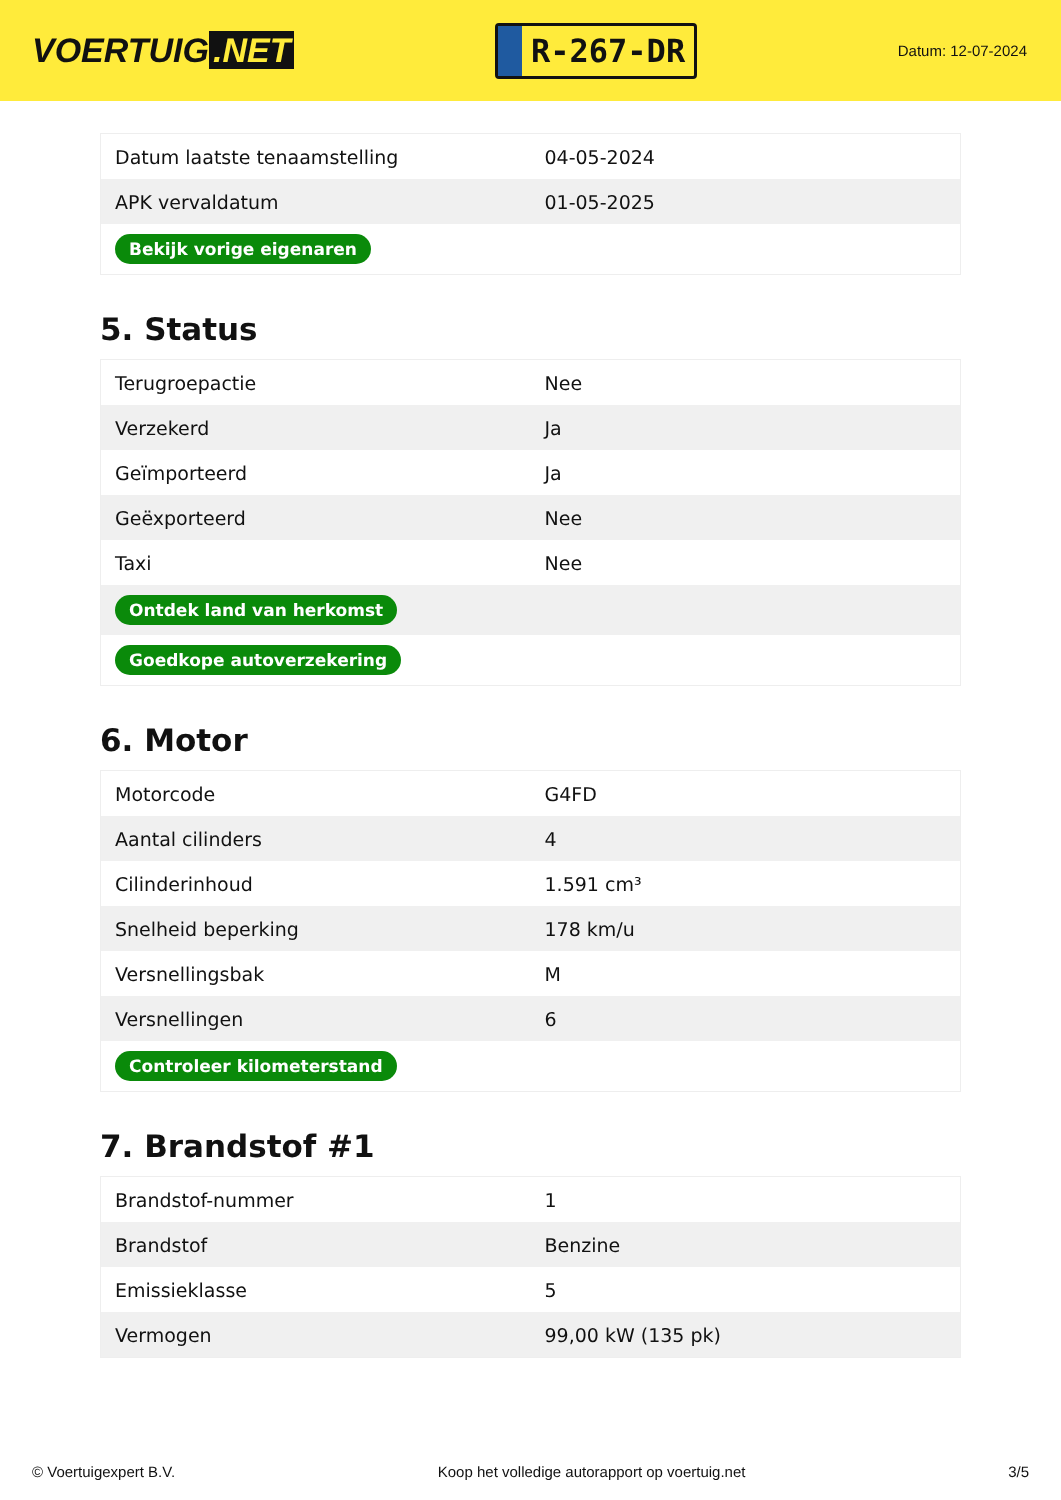VOERTUIG.NET
R-267-DR
Datum: 12-07-2024
| Datum laatste tenaamstelling | 04-05-2024 |
| APK vervaldatum | 01-05-2025 |
| Bekijk vorige eigenaren | |
5. Status
| Terugroepactie | Nee |
| Verzekerd | Ja |
| Geïmporteerd | Ja |
| Geëxporteerd | Nee |
| Taxi | Nee |
| Ontdek land van herkomst | |
| Goedkope autoverzekering | |
6. Motor
| Motorcode | G4FD |
| Aantal cilinders | 4 |
| Cilinderinhoud | 1.591 cm³ |
| Snelheid beperking | 178 km/u |
| Versnellingsbak | M |
| Versnellingen | 6 |
| Controleer kilometerstand | |
7. Brandstof #1
| Brandstof-nummer | 1 |
| Brandstof | Benzine |
| Emissieklasse | 5 |
| Vermogen | 99,00 kW (135 pk) |
© Voertuigexpert B.V. Koop het volledige autorapport op voertuig.net 3/5